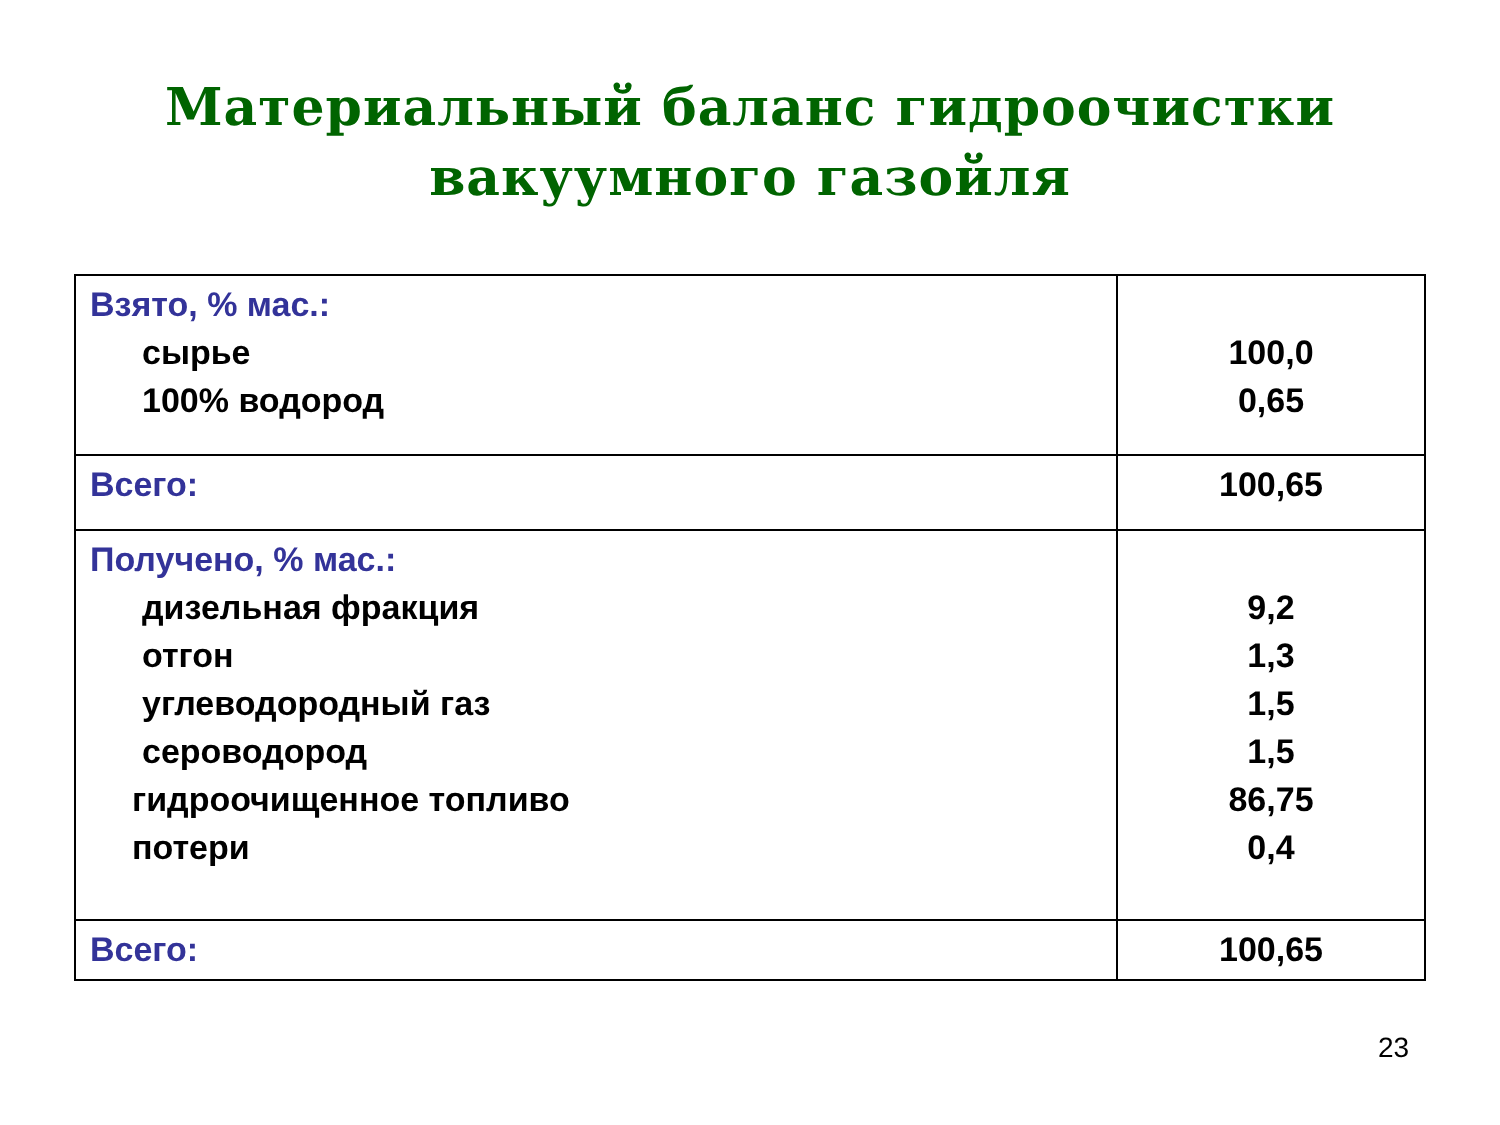Материальный баланс гидроочистки
вакуумного газойля
| Взято, % мас.: сырье 100% водород | 100,0 0,65 |
| Всего: | 100,65 |
| Получено, % мас.: дизельная фракция отгон углеводородный газ сероводород гидроочищенное топливо потери | 9,2 1,3 1,5 1,5 86,75 0,4 |
| Всего: | 100,65 |
23